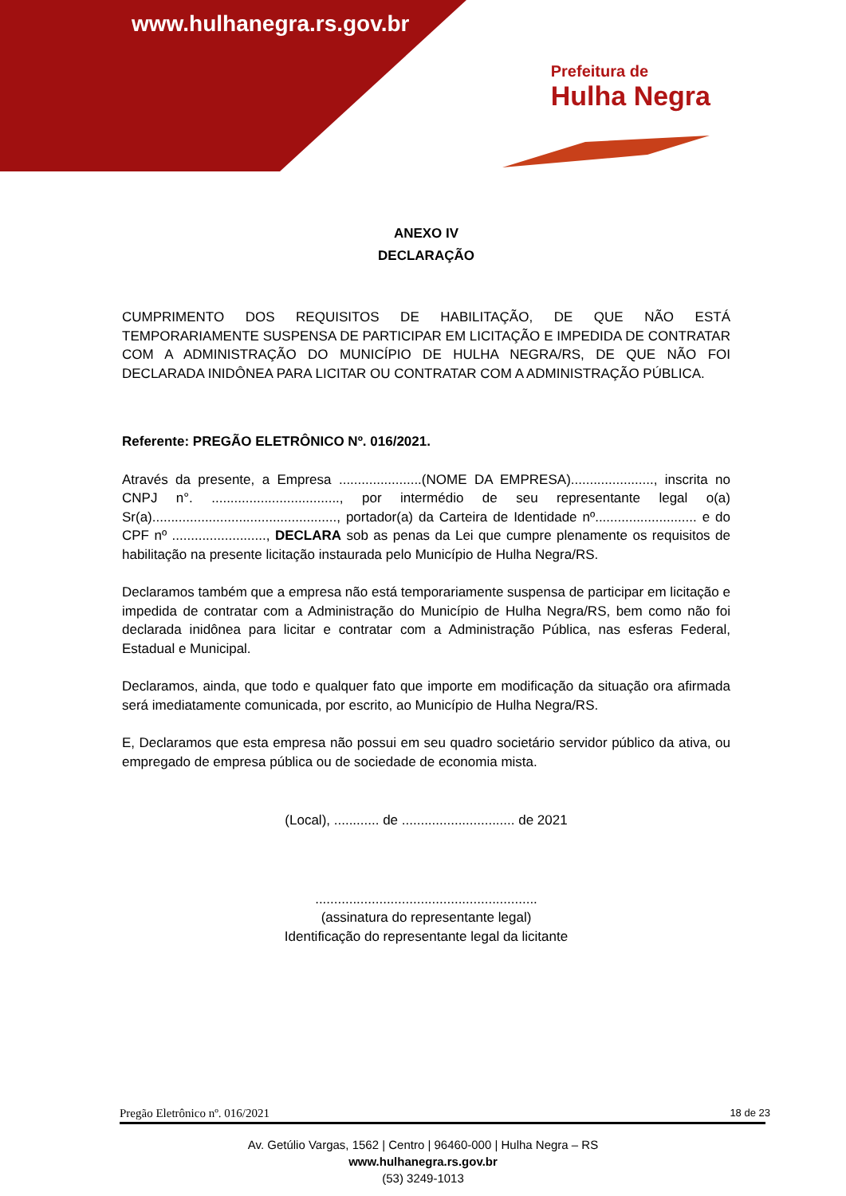www.hulhanegra.rs.gov.br
Prefeitura de
Hulha Negra
ANEXO IV
DECLARAÇÃO
CUMPRIMENTO DOS REQUISITOS DE HABILITAÇÃO, DE QUE NÃO ESTÁ TEMPORARIAMENTE SUSPENSA DE PARTICIPAR EM LICITAÇÃO E IMPEDIDA DE CONTRATAR COM A ADMINISTRAÇÃO DO MUNICÍPIO DE HULHA NEGRA/RS, DE QUE NÃO FOI DECLARADA INIDÔNEA PARA LICITAR OU CONTRATAR COM A ADMINISTRAÇÃO PÚBLICA.
Referente: PREGÃO ELETRÔNICO Nº. 016/2021.
Através da presente, a Empresa ......................(NOME DA EMPRESA)......................, inscrita no CNPJ n°. .................................., por intermédio de seu representante legal o(a) Sr(a)................................................., portador(a) da Carteira de Identidade nº........................... e do CPF nº ........................., DECLARA sob as penas da Lei que cumpre plenamente os requisitos de habilitação na presente licitação instaurada pelo Município de Hulha Negra/RS.
Declaramos também que a empresa não está temporariamente suspensa de participar em licitação e impedida de contratar com a Administração do Município de Hulha Negra/RS, bem como não foi declarada inidônea para licitar e contratar com a Administração Pública, nas esferas Federal, Estadual e Municipal.
Declaramos, ainda, que todo e qualquer fato que importe em modificação da situação ora afirmada será imediatamente comunicada, por escrito, ao Município de Hulha Negra/RS.
E, Declaramos que esta empresa não possui em seu quadro societário servidor público da ativa, ou empregado de empresa pública ou de sociedade de economia mista.
(Local), ............ de .............................. de 2021
...........................................................
(assinatura do representante legal)
Identificação do representante legal da licitante
Pregão Eletrônico nº. 016/2021 18 de 23
Av. Getúlio Vargas, 1562 | Centro | 96460-000 | Hulha Negra – RS
www.hulhanegra.rs.gov.br
(53) 3249-1013